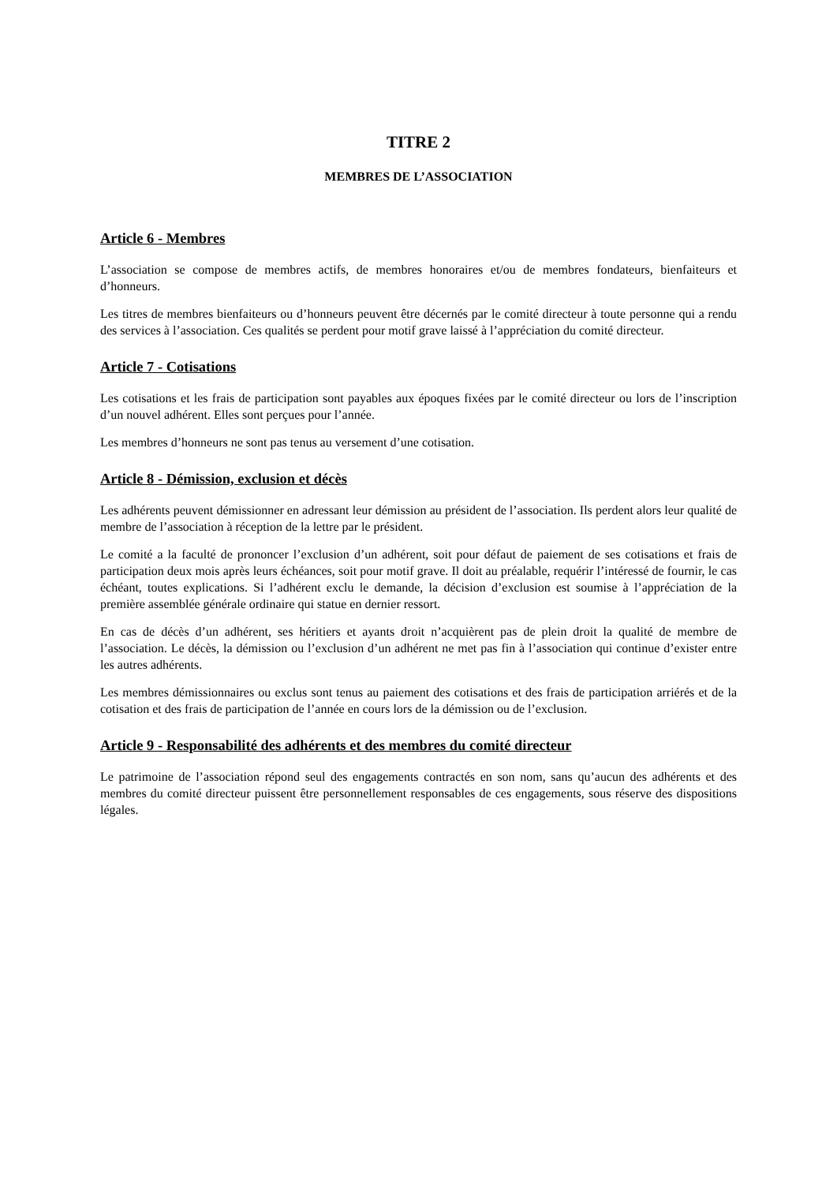TITRE 2
MEMBRES DE L’ASSOCIATION
Article 6 - Membres
L’association se compose de membres actifs, de membres honoraires et/ou de membres fondateurs, bienfaiteurs et d’honneurs.
Les titres de membres bienfaiteurs ou d’honneurs peuvent être décernés par le comité directeur à toute personne qui a rendu des services à l’association. Ces qualités se perdent pour motif grave laissé à l’appréciation du comité directeur.
Article 7 - Cotisations
Les cotisations et les frais de participation sont payables aux époques fixées par le comité directeur ou lors de l’inscription d’un nouvel adhérent. Elles sont perçues pour l’année.
Les membres d’honneurs ne sont pas tenus au versement d’une cotisation.
Article 8 - Démission, exclusion et décès
Les adhérents peuvent démissionner en adressant leur démission au président de l’association. Ils perdent alors leur qualité de membre de l’association à réception de la lettre par le président.
Le comité a la faculté de prononcer l’exclusion d’un adhérent, soit pour défaut de paiement de ses cotisations et frais de participation deux mois après leurs échéances, soit pour motif grave. Il doit au préalable, requérir l’intéressé de fournir, le cas échéant, toutes explications. Si l’adhérent exclu le demande, la décision d’exclusion est soumise à l’appréciation de la première assemblée générale ordinaire qui statue en dernier ressort.
En cas de décès d’un adhérent, ses héritiers et ayants droit n’acquièrent pas de plein droit la qualité de membre de l’association. Le décès, la démission ou l’exclusion d’un adhérent ne met pas fin à l’association qui continue d’exister entre les autres adhérents.
Les membres démissionnaires ou exclus sont tenus au paiement des cotisations et des frais de participation arriérés et de la cotisation et des frais de participation de l’année en cours lors de la démission ou de l’exclusion.
Article 9 - Responsabilité des adhérents et des membres du comité directeur
Le patrimoine de l’association répond seul des engagements contractés en son nom, sans qu’aucun des adhérents et des membres du comité directeur puissent être personnellement responsables de ces engagements, sous réserve des dispositions légales.